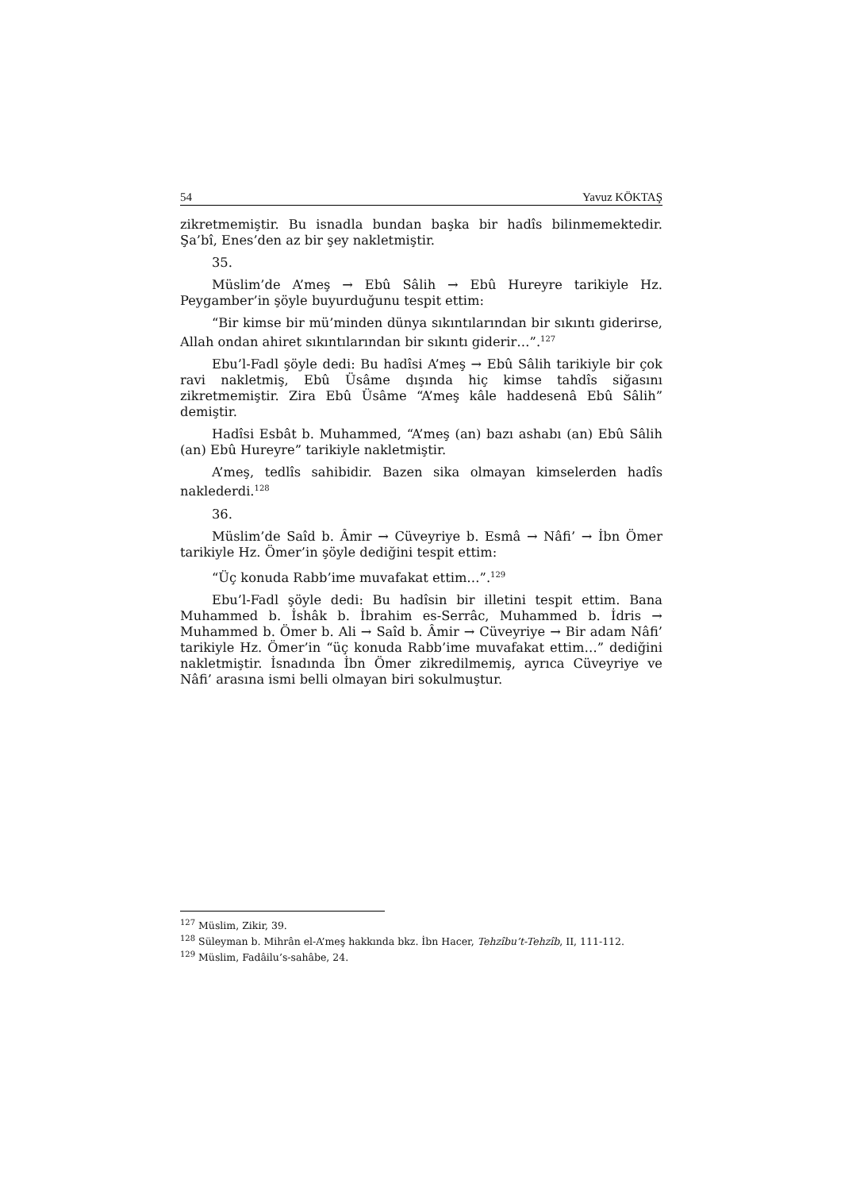54 Yavuz KÖKTAŞ
zikretmemiştir. Bu isnadla bundan başka bir hadîs bilinmemektedir. Şa’bî, Enes’den az bir şey nakletmiştir.
35.
Müslim’de A’meş → Ebû Sâlih → Ebû Hureyre tarikiyle Hz. Peygamber’in şöyle buyurduğunu tespit ettim:
“Bir kimse bir mü’minden dünya sıkıntılarından bir sıkıntı giderirse, Allah ondan ahiret sıkıntılarından bir sıkıntı giderir…”.<sup>127</sup>
Ebu’l-Fadl şöyle dedi: Bu hadîsi A’meş → Ebû Sâlih tarikiyle bir çok ravi nakletmiş, Ebû Üsâme dışında hiç kimse tahdîs siğasını zikretmemiştir. Zira Ebû Üsâme “A’meş kâle haddesenâ Ebû Sâlih” demiştir.
Hadîsi Esbât b. Muhammed, “A’meş (an) bazı ashabı (an) Ebû Sâlih (an) Ebû Hureyre” tarikiyle nakletmiştir.
A’meş, tedlîs sahibidir. Bazen sika olmayan kimselerden hadîs naklederdi.<sup>128</sup>
36.
Müslim’de Saîd b. Âmir → Cüveyriye b. Esmâ → Nâfi’ → İbn Ömer tarikiyle Hz. Ömer’in şöyle dediğini tespit ettim:
“Üç konuda Rabb’ime muvafakat ettim…”.<sup>129</sup>
Ebu’l-Fadl şöyle dedi: Bu hadîsin bir illetini tespit ettim. Bana Muhammed b. İshâk b. İbrahim es-Serrâc, Muhammed b. İdris → Muhammed b. Ömer b. Ali → Saîd b. Âmir → Cüveyriye → Bir adam Nâfi’ tarikiyle Hz. Ömer’in “üç konuda Rabb’ime muvafakat ettim…” dediğini nakletmiştir. İsnadında İbn Ömer zikredilmemiş, ayrıca Cüveyriye ve Nâfi’ arasına ismi belli olmayan biri sokulmuştur.
<sup>127</sup> Müslim, Zikir, 39.
<sup>128</sup> Süleyman b. Mihrân el-A’meş hakkında bkz. İbn Hacer, Tehzîbu’t-Tehzîb, II, 111-112.
<sup>129</sup> Müslim, Fadâilu’s-sahâbe, 24.